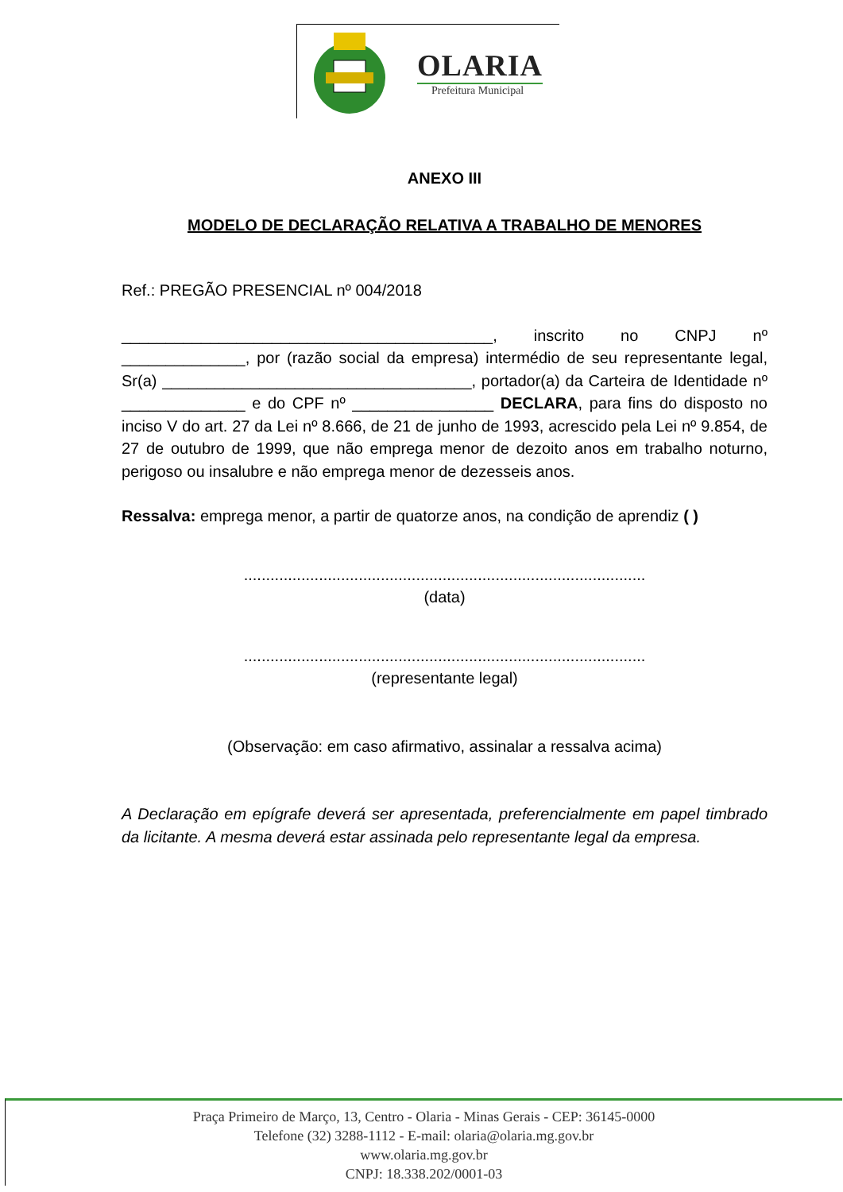OLARIA
Prefeitura Municipal
ANEXO III
MODELO DE DECLARAÇÃO RELATIVA A TRABALHO DE MENORES
Ref.: PREGÃO PRESENCIAL nº 004/2018
__________________________________________, inscrito no CNPJ nº ______________, por (razão social da empresa) intermédio de seu representante legal, Sr(a) ___________________________________, portador(a) da Carteira de Identidade nº ______________ e do CPF nº ________________ DECLARA, para fins do disposto no inciso V do art. 27 da Lei nº 8.666, de 21 de junho de 1993, acrescido pela Lei nº 9.854, de 27 de outubro de 1999, que não emprega menor de dezoito anos em trabalho noturno, perigoso ou insalubre e não emprega menor de dezesseis anos.
Ressalva: emprega menor, a partir de quatorze anos, na condição de aprendiz ( )
...........................................................................................
(data)
...........................................................................................
(representante legal)
(Observação: em caso afirmativo, assinalar a ressalva acima)
A Declaração em epígrafe deverá ser apresentada, preferencialmente em papel timbrado da licitante. A mesma deverá estar assinada pelo representante legal da empresa.
Praça Primeiro de Março, 13, Centro - Olaria - Minas Gerais - CEP: 36145-0000
Telefone (32) 3288-1112 - E-mail: olaria@olaria.mg.gov.br
www.olaria.mg.gov.br
CNPJ: 18.338.202/0001-03